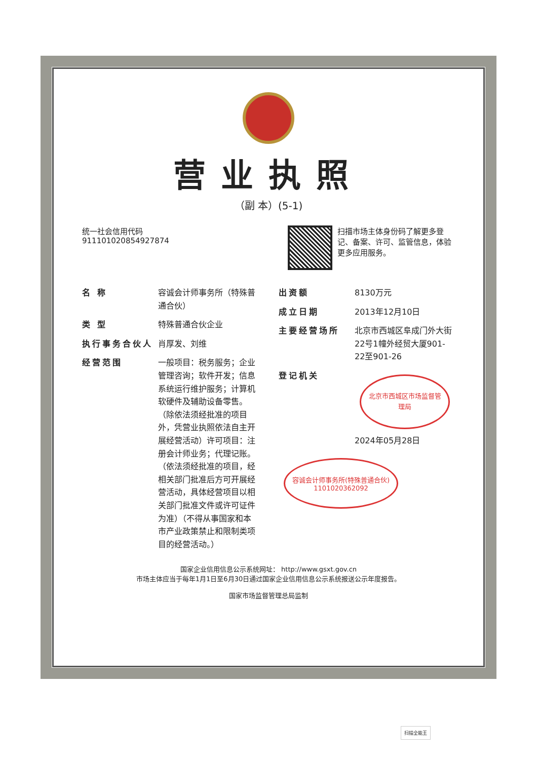营业执照
（副 本）(5-1)
统一社会信用代码
911101020854927874
扫描市场主体身份码了解更多登记、备案、许可、监管信息，体验更多应用服务。
名 称 容诚会计师事务所（特殊普通合伙）
类 型 特殊普通合伙企业
执行事务合伙人 肖厚发、刘维
经营范围 一般项目：税务服务；企业管理咨询；软件开发；信息系统运行维护服务；计算机软硬件及辅助设备零售。（除依法须经批准的项目外，凭营业执照依法自主开展经营活动）许可项目：注册会计师业务；代理记账。（依法须经批准的项目，经相关部门批准后方可开展经营活动，具体经营项目以相关部门批准文件或许可证件为准）（不得从事国家和本市产业政策禁止和限制类项目的经营活动。）
出资额 8130万元
成立日期 2013年12月10日
主要经营场所 北京市西城区阜成门外大街22号1幢外经贸大厦901-22至901-26
登记机关 北京市西城区市场监督管理局
2024年05月28日
容诚会计师事务所(特殊普通合伙)
1101020362092
国家企业信用信息公示系统网址： http://www.gsxt.gov.cn
市场主体应当于每年1月1日至6月30日通过国家企业信用信息公示系统报送公示年度报告。
国家市场监督管理总局监制
扫描全能王